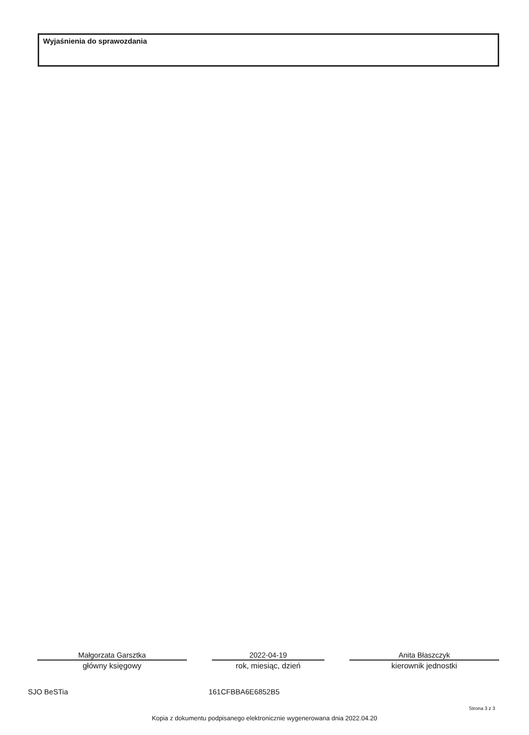Wyjaśnienia do sprawozdania
Małgorzata Garsztka
główny księgowy
2022-04-19
rok, miesiąc, dzień
Anita Błaszczyk
kierownik jednostki
SJO BeSTia 161CFBBA6E6852B5
Strona 3 z 3
Kopia z dokumentu podpisanego elektronicznie wygenerowana dnia 2022.04.20